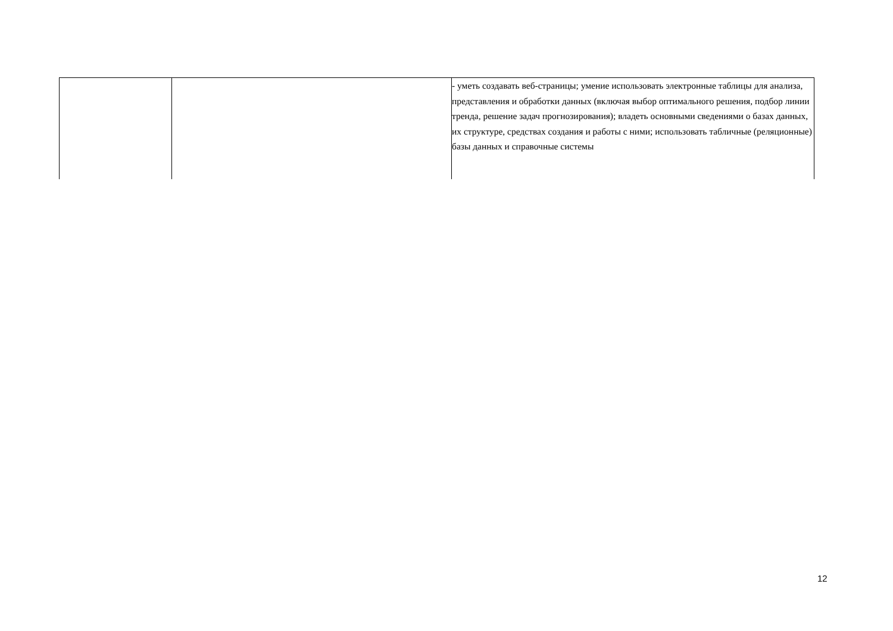| | | - уметь создавать веб-страницы; умение использовать электронные таблицы для анализа, представления и обработки данных (включая выбор оптимального решения, подбор линии тренда, решение задач прогнозирования); владеть основными сведениями о базах данных, их структуре, средствах создания и работы с ними; использовать табличные (реляционные) базы данных и справочные системы |
12